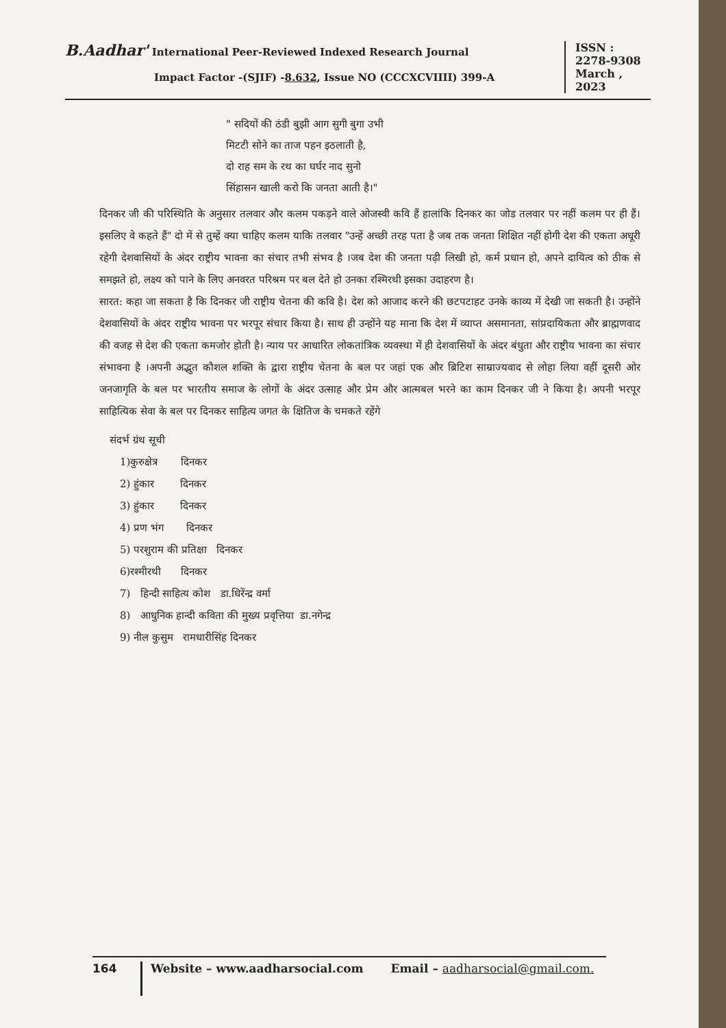B.Aadhar' International Peer-Reviewed Indexed Research Journal
Impact Factor -(SJIF) -8.632, Issue NO (CCCXCVIIII) 399-A
ISSN :
2278-9308
March ,
2023
" सदियों की ठंडी बुझी आग सुगी बुगा उभी
मिटटी सोने का ताज पहन इठलाती है,
दो राह सम के रथ का घर्घर नाद सुनो
सिंहासन खाली करो कि जनता आती है।"
दिनकर जी की परिस्थिति के अनुसार तलवार और कलम पकड़ने वाले ओजस्वी कवि हैं हालांकि दिनकर का जोड तलवार पर नहीं कलम पर ही हैं।इसलिए वे कहते हैं" दो में से तुम्हें क्या चाहिए कलम याकि तलवार "उन्हें अच्छी तरह पता है जब तक जनता शिक्षित नहीं होगी देश की एकता अधूरी रहेगी देशवासियों के अंदर राष्ट्रीय भावना का संचार तभी संभव है ।जब देश की जनता पढ़ी लिखी हो, कर्म प्रधान हो, अपने दायित्व को ठीक से समझते हो, लक्ष्य को पाने के लिए अनवरत परिश्रम पर बल देते हो उनका रश्मिरथी इसका उदाहरण है।
सारत: कहा जा सकता है कि दिनकर जी राष्ट्रीय चेतना की कवि है। देश को आजाद करने की छटपटाहट उनके काव्य में देखी जा सकती है। उन्होंने देशवासियों के अंदर राष्ट्रीय भावना पर भरपूर संचार किया है। साथ ही उन्होंने यह माना कि देश में व्याप्त असमानता, सांप्रदायिकता और ब्राह्मणवाद की वजह से देश की एकता कमजोर होती है। न्याय पर आधारित लोकतांत्रिक व्यवस्था में ही देशवासियों के अंदर बंधुता और राष्ट्रीय भावना का संचार संभावना है ।अपनी अद्भुत कौशल शक्ति के द्वारा राष्ट्रीय चेतना के बल पर जहां एक और ब्रिटिश साम्राज्यवाद से लोहा लिया वहीं दूसरी ओर जनजागृति के बल पर भारतीय समाज के लोगों के अंदर उत्साह और प्रेम और आत्मबल भरने का काम दिनकर जी ने किया है। अपनी भरपूर साहित्यिक सेवा के बल पर दिनकर साहित्य जगत के क्षितिज के चमकते रहेंगे
संदर्भ ग्रंथ सूची
1)कुरुक्षेत्र दिनकर
2) हुंकार दिनकर
3) हुंकार दिनकर
4) प्रण भंग दिनकर
5) परशुराम की प्रतिक्षा दिनकर
6)रश्मीरथी दिनकर
7) हिन्दी साहित्य कोश डा.धिरेंन्द्र वर्मा
8) आधुनिक हान्दी कविता की मुख्य प्रवृत्तिया डा.नगेन्द्र
9) नील कुसुम रामधारीसिंह दिनकर
164
Website – www.aadharsocial.com Email – aadharsocial@gmail.com.